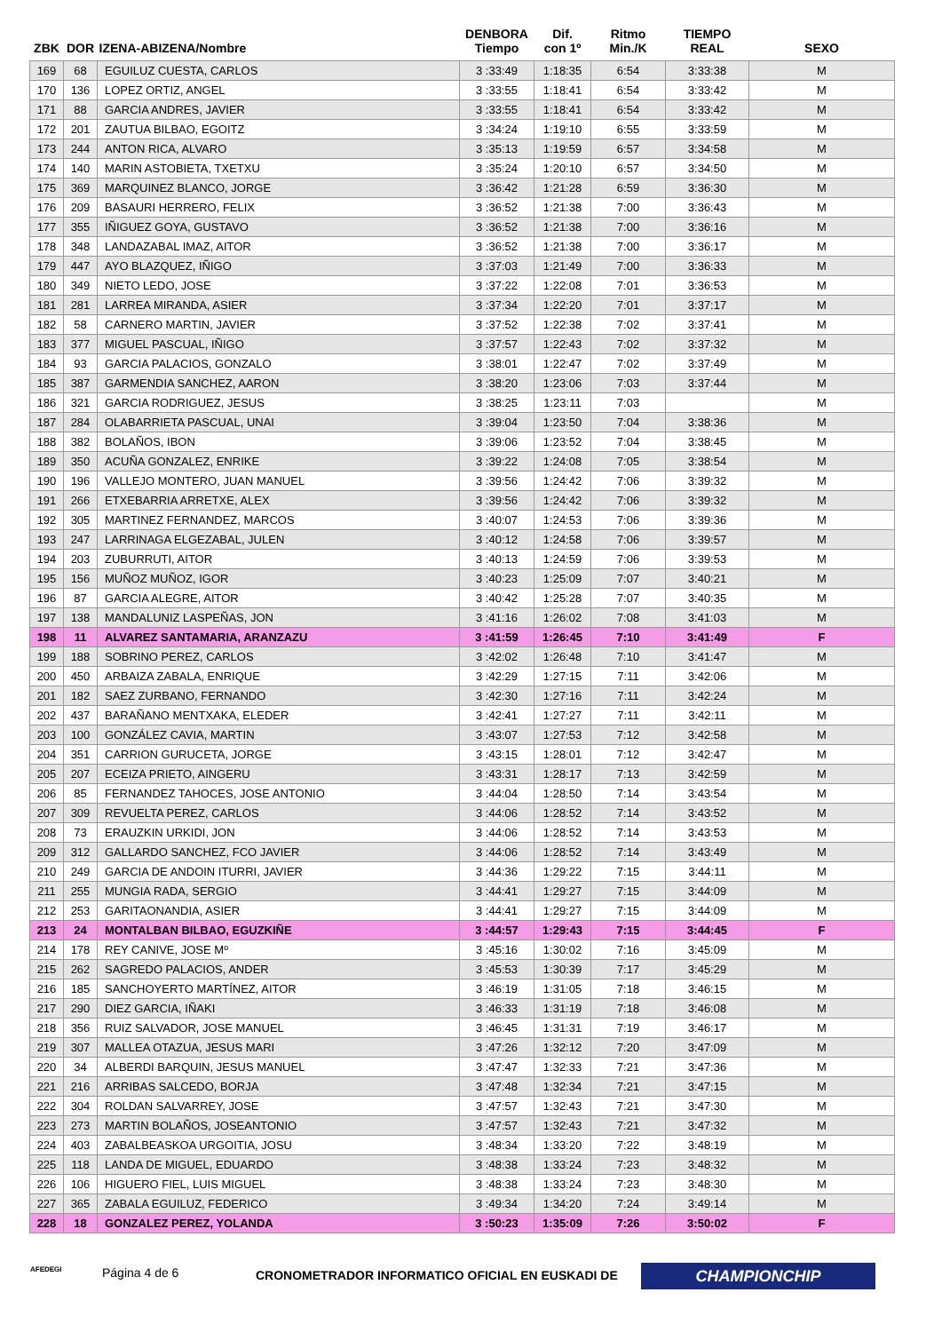| ZBK | DOR | IZENA-ABIZENA/Nombre | DENBORA Tiempo | Dif. con 1º | Ritmo Min./K | TIEMPO REAL | SEXO |
| --- | --- | --- | --- | --- | --- | --- | --- |
| 169 | 68 | EGUILUZ CUESTA, CARLOS | 3 :33:49 | 1:18:35 | 6:54 | 3:33:38 | M |
| 170 | 136 | LOPEZ ORTIZ, ANGEL | 3 :33:55 | 1:18:41 | 6:54 | 3:33:42 | M |
| 171 | 88 | GARCIA ANDRES, JAVIER | 3 :33:55 | 1:18:41 | 6:54 | 3:33:42 | M |
| 172 | 201 | ZAUTUA BILBAO, EGOITZ | 3 :34:24 | 1:19:10 | 6:55 | 3:33:59 | M |
| 173 | 244 | ANTON RICA, ALVARO | 3 :35:13 | 1:19:59 | 6:57 | 3:34:58 | M |
| 174 | 140 | MARIN ASTOBIETA, TXETXU | 3 :35:24 | 1:20:10 | 6:57 | 3:34:50 | M |
| 175 | 369 | MARQUINEZ BLANCO, JORGE | 3 :36:42 | 1:21:28 | 6:59 | 3:36:30 | M |
| 176 | 209 | BASAURI HERRERO, FELIX | 3 :36:52 | 1:21:38 | 7:00 | 3:36:43 | M |
| 177 | 355 | IÑIGUEZ GOYA, GUSTAVO | 3 :36:52 | 1:21:38 | 7:00 | 3:36:16 | M |
| 178 | 348 | LANDAZABAL IMAZ, AITOR | 3 :36:52 | 1:21:38 | 7:00 | 3:36:17 | M |
| 179 | 447 | AYO BLAZQUEZ, IÑIGO | 3 :37:03 | 1:21:49 | 7:00 | 3:36:33 | M |
| 180 | 349 | NIETO LEDO, JOSE | 3 :37:22 | 1:22:08 | 7:01 | 3:36:53 | M |
| 181 | 281 | LARREA MIRANDA, ASIER | 3 :37:34 | 1:22:20 | 7:01 | 3:37:17 | M |
| 182 | 58 | CARNERO MARTIN, JAVIER | 3 :37:52 | 1:22:38 | 7:02 | 3:37:41 | M |
| 183 | 377 | MIGUEL PASCUAL, IÑIGO | 3 :37:57 | 1:22:43 | 7:02 | 3:37:32 | M |
| 184 | 93 | GARCIA PALACIOS, GONZALO | 3 :38:01 | 1:22:47 | 7:02 | 3:37:49 | M |
| 185 | 387 | GARMENDIA SANCHEZ, AARON | 3 :38:20 | 1:23:06 | 7:03 | 3:37:44 | M |
| 186 | 321 | GARCIA RODRIGUEZ, JESUS | 3 :38:25 | 1:23:11 | 7:03 | | M |
| 187 | 284 | OLABARRIETA PASCUAL, UNAI | 3 :39:04 | 1:23:50 | 7:04 | 3:38:36 | M |
| 188 | 382 | BOLAÑOS, IBON | 3 :39:06 | 1:23:52 | 7:04 | 3:38:45 | M |
| 189 | 350 | ACUÑA GONZALEZ, ENRIKE | 3 :39:22 | 1:24:08 | 7:05 | 3:38:54 | M |
| 190 | 196 | VALLEJO MONTERO, JUAN MANUEL | 3 :39:56 | 1:24:42 | 7:06 | 3:39:32 | M |
| 191 | 266 | ETXEBARRIA ARRETXE, ALEX | 3 :39:56 | 1:24:42 | 7:06 | 3:39:32 | M |
| 192 | 305 | MARTINEZ FERNANDEZ, MARCOS | 3 :40:07 | 1:24:53 | 7:06 | 3:39:36 | M |
| 193 | 247 | LARRINAGA ELGEZABAL, JULEN | 3 :40:12 | 1:24:58 | 7:06 | 3:39:57 | M |
| 194 | 203 | ZUBURRUTI, AITOR | 3 :40:13 | 1:24:59 | 7:06 | 3:39:53 | M |
| 195 | 156 | MUÑOZ MUÑOZ, IGOR | 3 :40:23 | 1:25:09 | 7:07 | 3:40:21 | M |
| 196 | 87 | GARCIA ALEGRE, AITOR | 3 :40:42 | 1:25:28 | 7:07 | 3:40:35 | M |
| 197 | 138 | MANDALUNIZ LASPEÑAS, JON | 3 :41:16 | 1:26:02 | 7:08 | 3:41:03 | M |
| 198 | 11 | ALVAREZ SANTAMARIA, ARANZAZU | 3 :41:59 | 1:26:45 | 7:10 | 3:41:49 | F |
| 199 | 188 | SOBRINO PEREZ, CARLOS | 3 :42:02 | 1:26:48 | 7:10 | 3:41:47 | M |
| 200 | 450 | ARBAIZA ZABALA, ENRIQUE | 3 :42:29 | 1:27:15 | 7:11 | 3:42:06 | M |
| 201 | 182 | SAEZ ZURBANO, FERNANDO | 3 :42:30 | 1:27:16 | 7:11 | 3:42:24 | M |
| 202 | 437 | BARAÑANO MENTXAKA, ELEDER | 3 :42:41 | 1:27:27 | 7:11 | 3:42:11 | M |
| 203 | 100 | GONZÁLEZ CAVIA, MARTIN | 3 :43:07 | 1:27:53 | 7:12 | 3:42:58 | M |
| 204 | 351 | CARRION GURUCETA, JORGE | 3 :43:15 | 1:28:01 | 7:12 | 3:42:47 | M |
| 205 | 207 | ECEIZA PRIETO, AINGERU | 3 :43:31 | 1:28:17 | 7:13 | 3:42:59 | M |
| 206 | 85 | FERNANDEZ TAHOCES, JOSE ANTONIO | 3 :44:04 | 1:28:50 | 7:14 | 3:43:54 | M |
| 207 | 309 | REVUELTA PEREZ, CARLOS | 3 :44:06 | 1:28:52 | 7:14 | 3:43:52 | M |
| 208 | 73 | ERAUZKIN URKIDI, JON | 3 :44:06 | 1:28:52 | 7:14 | 3:43:53 | M |
| 209 | 312 | GALLARDO SANCHEZ, FCO JAVIER | 3 :44:06 | 1:28:52 | 7:14 | 3:43:49 | M |
| 210 | 249 | GARCIA DE ANDOIN ITURRI, JAVIER | 3 :44:36 | 1:29:22 | 7:15 | 3:44:11 | M |
| 211 | 255 | MUNGIA RADA, SERGIO | 3 :44:41 | 1:29:27 | 7:15 | 3:44:09 | M |
| 212 | 253 | GARITAONANDIA, ASIER | 3 :44:41 | 1:29:27 | 7:15 | 3:44:09 | M |
| 213 | 24 | MONTALBAN BILBAO, EGUZKIÑE | 3 :44:57 | 1:29:43 | 7:15 | 3:44:45 | F |
| 214 | 178 | REY CANIVE, JOSE Mº | 3 :45:16 | 1:30:02 | 7:16 | 3:45:09 | M |
| 215 | 262 | SAGREDO PALACIOS, ANDER | 3 :45:53 | 1:30:39 | 7:17 | 3:45:29 | M |
| 216 | 185 | SANCHOYERTO MARTÍNEZ, AITOR | 3 :46:19 | 1:31:05 | 7:18 | 3:46:15 | M |
| 217 | 290 | DIEZ GARCIA, IÑAKI | 3 :46:33 | 1:31:19 | 7:18 | 3:46:08 | M |
| 218 | 356 | RUIZ SALVADOR, JOSE MANUEL | 3 :46:45 | 1:31:31 | 7:19 | 3:46:17 | M |
| 219 | 307 | MALLEA OTAZUA, JESUS MARI | 3 :47:26 | 1:32:12 | 7:20 | 3:47:09 | M |
| 220 | 34 | ALBERDI BARQUIN, JESUS MANUEL | 3 :47:47 | 1:32:33 | 7:21 | 3:47:36 | M |
| 221 | 216 | ARRIBAS SALCEDO, BORJA | 3 :47:48 | 1:32:34 | 7:21 | 3:47:15 | M |
| 222 | 304 | ROLDAN SALVARREY, JOSE | 3 :47:57 | 1:32:43 | 7:21 | 3:47:30 | M |
| 223 | 273 | MARTIN BOLAÑOS, JOSEANTONIO | 3 :47:57 | 1:32:43 | 7:21 | 3:47:32 | M |
| 224 | 403 | ZABALBEASKOA URGOITIA, JOSU | 3 :48:34 | 1:33:20 | 7:22 | 3:48:19 | M |
| 225 | 118 | LANDA DE MIGUEL, EDUARDO | 3 :48:38 | 1:33:24 | 7:23 | 3:48:32 | M |
| 226 | 106 | HIGUERO FIEL, LUIS MIGUEL | 3 :48:38 | 1:33:24 | 7:23 | 3:48:30 | M |
| 227 | 365 | ZABALA EGUILUZ, FEDERICO | 3 :49:34 | 1:34:20 | 7:24 | 3:49:14 | M |
| 228 | 18 | GONZALEZ PEREZ, YOLANDA | 3 :50:23 | 1:35:09 | 7:26 | 3:50:02 | F |
AFEDEGI Página 4 de 6 CRONOMETRADOR INFORMATICO OFICIAL EN EUSKADI DE CHAMPIONCHIP